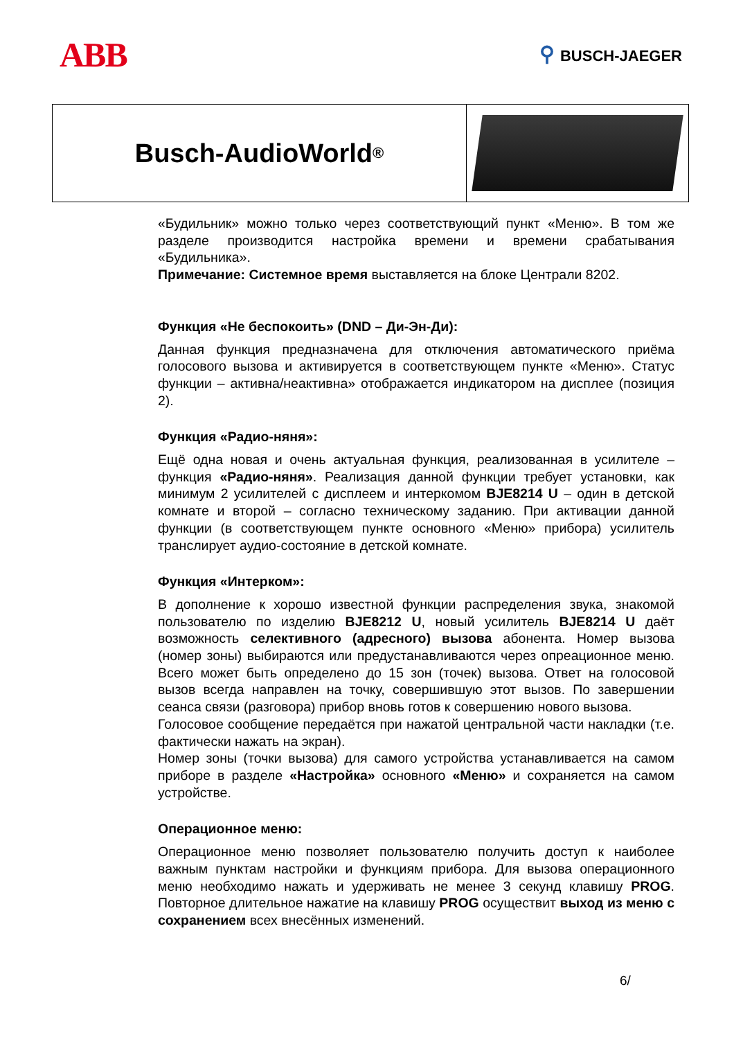ABB
⚲ BUSCH-JAEGER
Busch-AudioWorld<sup>®</sup>
«Будильник» можно только через соответствующий пункт «Меню». В том же разделе производится настройка времени и времени срабатывания «Будильника».
Примечание: Системное время выставляется на блоке Централи 8202.
Функция «Не беспокоить» (DND – Ди-Эн-Ди):
Данная функция предназначена для отключения автоматического приёма голосового вызова и активируется в соответствующем пункте «Меню». Статус функции – активна/неактивна» отображается индикатором на дисплее (позиция 2).
Функция «Радио-няня»:
Ещё одна новая и очень актуальная функция, реализованная в усилителе – функция «Радио-няня». Реализация данной функции требует установки, как минимум 2 усилителей с дисплеем и интеркомом BJE8214 U – один в детской комнате и второй – согласно техническому заданию. При активации данной функции (в соответствующем пункте основного «Меню» прибора) усилитель транслирует аудио-состояние в детской комнате.
Функция «Интерком»:
В дополнение к хорошо известной функции распределения звука, знакомой пользователю по изделию BJE8212 U, новый усилитель BJE8214 U даёт возможность селективного (адресного) вызова абонента. Номер вызова (номер зоны) выбираются или предустанавливаются через опреационное меню. Всего может быть определено до 15 зон (точек) вызова. Ответ на голосовой вызов всегда направлен на точку, совершившую этот вызов. По завершении сеанса связи (разговора) прибор вновь готов к совершению нового вызова.
Голосовое сообщение передаётся при нажатой центральной части накладки (т.е. фактически нажать на экран).
Номер зоны (точки вызова) для самого устройства устанавливается на самом приборе в разделе «Настройка» основного «Меню» и сохраняется на самом устройстве.
Операционное меню:
Операционное меню позволяет пользователю получить доступ к наиболее важным пунктам настройки и функциям прибора. Для вызова операционного меню необходимо нажать и удерживать не менее 3 секунд клавишу PROG. Повторное длительное нажатие на клавишу PROG осуществит выход из меню с сохранением всех внесённых изменений.
6/